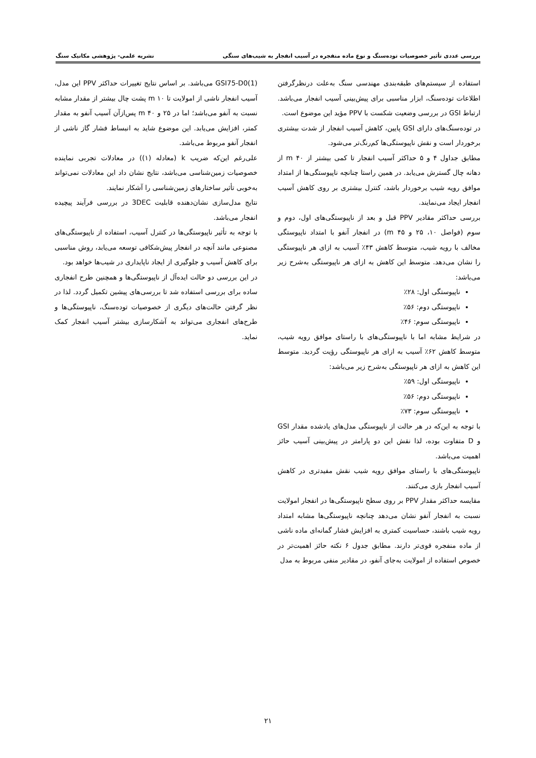بررسی عددی تأثیر خصوصیات توده‌سنگ و نوع ماده منفجره در آسیب انفجار به شیب‌های سنگی نشریه علمی- پژوهشی مکانیک سنگ
استفاده از سیستم‌های طبقه‌بندی مهندسی سنگ به‌علت درنظرگرفتن اطلاعات توده‌سنگ، ابزار مناسبی برای پیش‌بینی آسیب انفجار می‌باشد. ارتباط GSI در بررسی وضعیت شکست با PPV مؤید این موضوع است.
در توده‌سنگ‌های دارای GSI پایین، کاهش آسیب انفجار از شدت بیشتری برخوردار است و نقش ناپیوستگی‌ها کم‌رنگ‌تر می‌شود.
مطابق جداول ۴ و ۵ حداکثر آسیب انفجار تا کمی بیشتر از m ۴۰ از دهانه چال گسترش می‌یابد. در همین راستا چنانچه ناپیوستگی‌ها از امتداد موافق رویه شیب برخوردار باشد، کنترل بیشتری بر روی کاهش آسیب انفجار ایجاد می‌نمایند.
بررسی حداکثر مقادیر PPV قبل و بعد از ناپیوستگی‌های اول، دوم و سوم (فواصل ۱۰، ۲۵ و m ۴۵) در انفجار آنفو با امتداد ناپیوستگی مخالف با رویه شیب، متوسط کاهش ۴۳٪ آسیب به ازای هر ناپیوستگی را نشان می‌دهد. متوسط این کاهش به ازای هر ناپیوستگی به‌شرح زیر می‌باشد:
ناپیوستگی اول: ۲۸٪
ناپیوستگی دوم: ۵۶٪
ناپیوستگی سوم: ۴۶٪
در شرایط مشابه اما با ناپیوستگی‌های با راستای موافق رویه شیب، متوسط کاهش ۶۲٪ آسیب به ازای هر ناپیوستگی رؤیت گردید. متوسط این کاهش به ازای هر ناپیوستگی به‌شرح زیر می‌باشد:
ناپیوستگی اول: ۵۹٪
ناپیوستگی دوم: ۵۶٪
ناپیوستگی سوم: ۷۳٪
با توجه به این‌که در هر حالت از ناپیوستگی مدل‌های یادشده مقدار GSI و D متفاوت بوده، لذا نقش این دو پارامتر در پیش‌بینی آسیب حائز اهمیت می‌باشد.
ناپیوستگی‌های با راستای موافق رویه شیب نقش مفیدتری در کاهش آسیب انفجار بازی می‌کنند.
مقایسه حداکثر مقدار PPV بر روی سطح ناپیوستگی‌ها در انفجار امولایت نسبت به انفجار آنفو نشان می‌دهد چنانچه ناپیوستگی‌ها مشابه امتداد رویه شیب باشند، حساسیت کمتری به افزایش فشار گمانه‌ای ماده ناشی از ماده منفجره قوی‌تر دارند. مطابق جدول ۶ نکته حائز اهمیت‌تر در خصوص استفاده از امولایت به‌جای آنفو، در مقادیر منفی مربوط به مدل
GSI75-D0(1) می‌باشد. بر اساس نتایج تغییرات حداکثر PPV این مدل، آسیب انفجار ناشی از امولایت تا m ۱۰ پشت چال بیشتر از مقدار مشابه نسبت به آنفو می‌باشد؛ اما در ۲۵ و m ۴۰ پس‌ازآن آسیب آنفو به مقدار کمتر، افزایش می‌یابد. این موضوع شاید به انبساط فشار گاز ناشی از انفجار آنفو مربوط می‌باشد.
علی‌رغم این‌که ضریب k (معادله (۱)) در معادلات تجربی نماینده خصوصیات زمین‌شناسی می‌باشد، نتایج نشان داد این معادلات نمی‌تواند به‌خوبی تأثیر ساختارهای زمین‌شناسی را آشکار نمایند.
نتایج مدل‌سازی نشان‌دهنده قابلیت 3DEC در بررسی فرآیند پیچیده انفجار می‌باشد.
با توجه به تأثیر ناپیوستگی‌ها در کنترل آسیب، استفاده از ناپیوستگی‌های مصنوعی مانند آنچه در انفجار پیش‌شکافی توسعه می‌یابد، روش مناسبی برای کاهش آسیب و جلوگیری از ایجاد ناپایداری در شیب‌ها خواهد بود.
در این بررسی دو حالت ایده‌آل از ناپیوستگی‌ها و همچنین طرح انفجاری ساده برای بررسی استفاده شد تا بررسی‌های پیشین تکمیل گردد. لذا در نظر گرفتن حالت‌های دیگری از خصوصیات توده‌سنگ، ناپیوستگی‌ها و طرح‌های انفجاری می‌تواند به آشکارسازی بیشتر آسیب انفجار کمک نماید.
۲۱